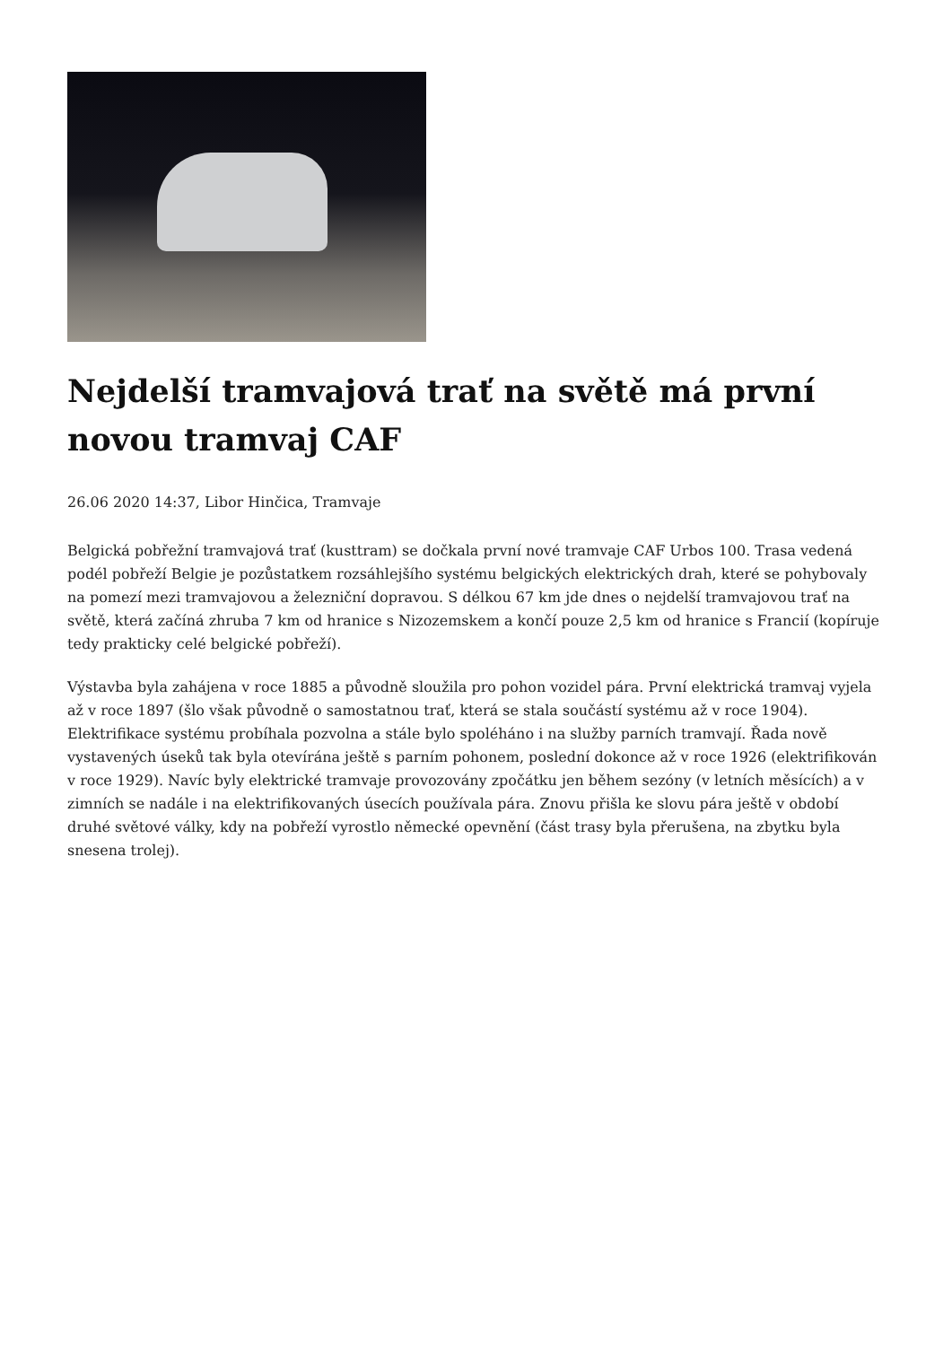Nejdelší tramvajová trať na světě má první novou tramvaj CAF
26.06 2020 14:37, Libor Hinčica, Tramvaje
Belgická pobřežní tramvajová trať (kusttram) se dočkala první nové tramvaje CAF Urbos 100. Trasa vedená podél pobřeží Belgie je pozůstatkem rozsáhlejšího systému belgických elektrických drah, které se pohybovaly na pomezí mezi tramvajovou a železniční dopravou. S délkou 67 km jde dnes o nejdelší tramvajovou trať na světě, která začíná zhruba 7 km od hranice s Nizozemskem a končí pouze 2,5 km od hranice s Francií (kopíruje tedy prakticky celé belgické pobřeží).
Výstavba byla zahájena v roce 1885 a původně sloužila pro pohon vozidel pára. První elektrická tramvaj vyjela až v roce 1897 (šlo však původně o samostatnou trať, která se stala součástí systému až v roce 1904). Elektrifikace systému probíhala pozvolna a stále bylo spoléháno i na služby parních tramvají. Řada nově vystavených úseků tak byla otevírána ještě s parním pohonem, poslední dokonce až v roce 1926 (elektrifikován v roce 1929). Navíc byly elektrické tramvaje provozovány zpočátku jen během sezóny (v letních měsících) a v zimních se nadále i na elektrifikovaných úsecích používala pára. Znovu přišla ke slovu pára ještě v období druhé světové války, kdy na pobřeží vyrostlo německé opevnění (část trasy byla přerušena, na zbytku byla snesena trolej).